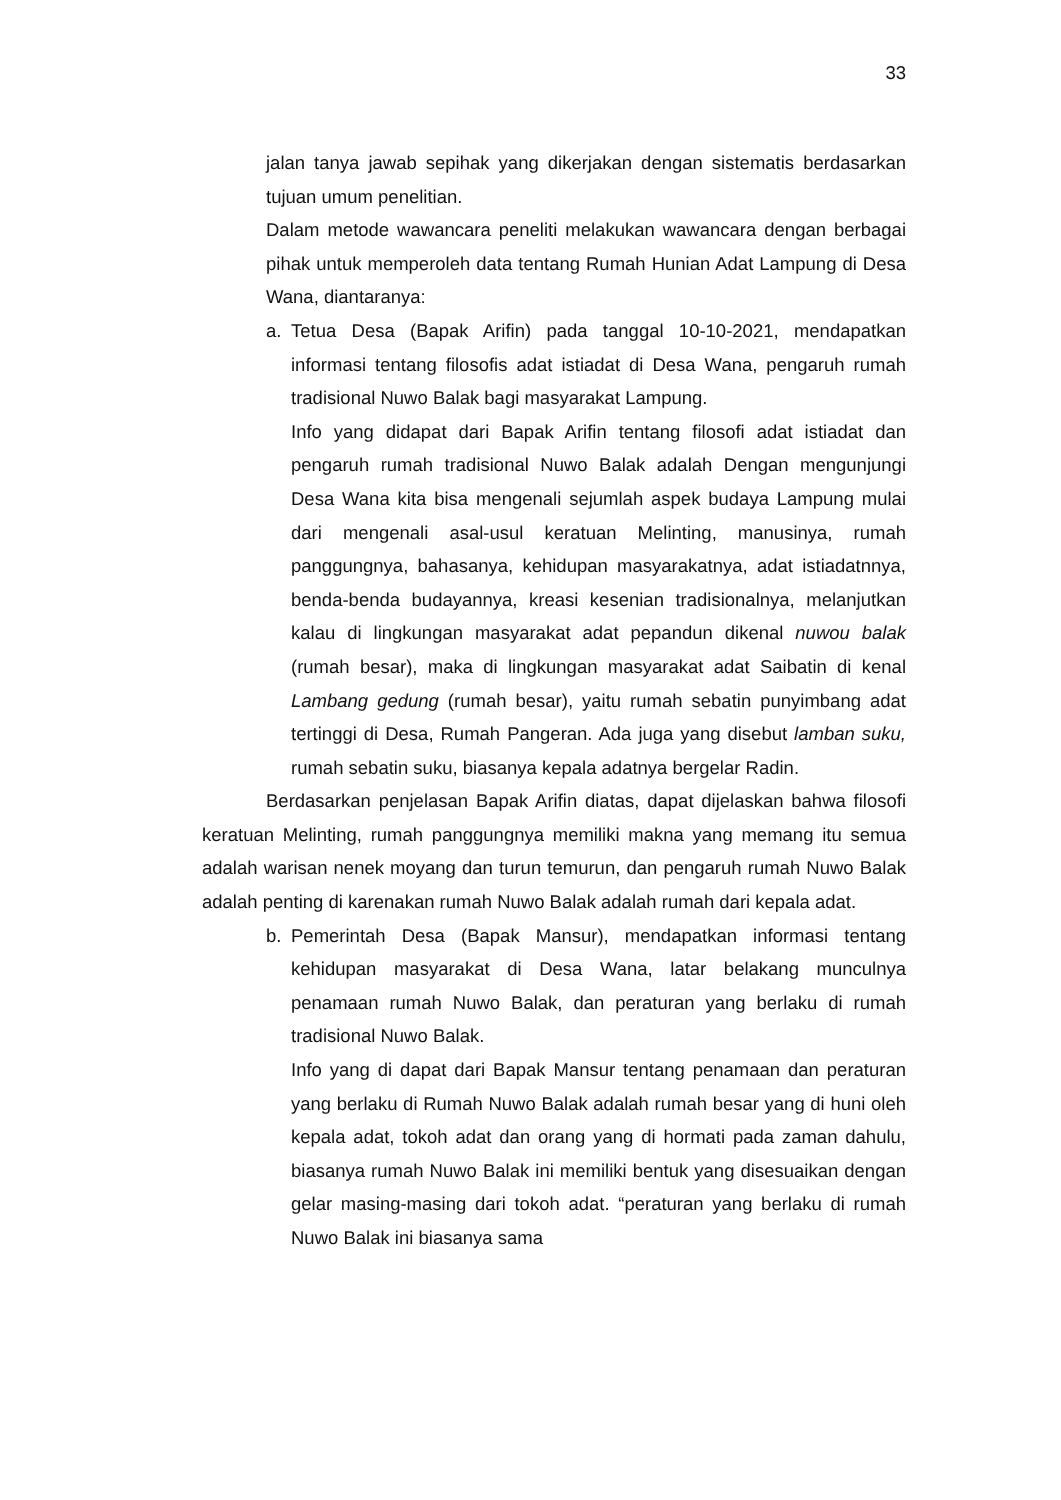33
jalan tanya jawab sepihak yang dikerjakan dengan sistematis berdasarkan tujuan umum penelitian.
Dalam metode wawancara peneliti melakukan wawancara dengan berbagai pihak untuk memperoleh data tentang Rumah Hunian Adat Lampung di Desa Wana, diantaranya:
a. Tetua Desa (Bapak Arifin) pada tanggal 10-10-2021, mendapatkan informasi tentang filosofis adat istiadat di Desa Wana, pengaruh rumah tradisional Nuwo Balak bagi masyarakat Lampung.
Info yang didapat dari Bapak Arifin tentang filosofi adat istiadat dan pengaruh rumah tradisional Nuwo Balak adalah Dengan mengunjungi Desa Wana kita bisa mengenali sejumlah aspek budaya Lampung mulai dari mengenali asal-usul keratuan Melinting, manusinya, rumah panggungnya, bahasanya, kehidupan masyarakatnya, adat istiadatnnya, benda-benda budayannya, kreasi kesenian tradisionalnya, melanjutkan kalau di lingkungan masyarakat adat pepandun dikenal nuwou balak (rumah besar), maka di lingkungan masyarakat adat Saibatin di kenal Lambang gedung (rumah besar), yaitu rumah sebatin punyimbang adat tertinggi di Desa, Rumah Pangeran. Ada juga yang disebut lamban suku, rumah sebatin suku, biasanya kepala adatnya bergelar Radin.
Berdasarkan penjelasan Bapak Arifin diatas, dapat dijelaskan bahwa filosofi keratuan Melinting, rumah panggungnya memiliki makna yang memang itu semua adalah warisan nenek moyang dan turun temurun, dan pengaruh rumah Nuwo Balak adalah penting di karenakan rumah Nuwo Balak adalah rumah dari kepala adat.
b. Pemerintah Desa (Bapak Mansur), mendapatkan informasi tentang kehidupan masyarakat di Desa Wana, latar belakang munculnya penamaan rumah Nuwo Balak, dan peraturan yang berlaku di rumah tradisional Nuwo Balak.
Info yang di dapat dari Bapak Mansur tentang penamaan dan peraturan yang berlaku di Rumah Nuwo Balak adalah rumah besar yang di huni oleh kepala adat, tokoh adat dan orang yang di hormati pada zaman dahulu, biasanya rumah Nuwo Balak ini memiliki bentuk yang disesuaikan dengan gelar masing-masing dari tokoh adat. “peraturan yang berlaku di rumah Nuwo Balak ini biasanya sama